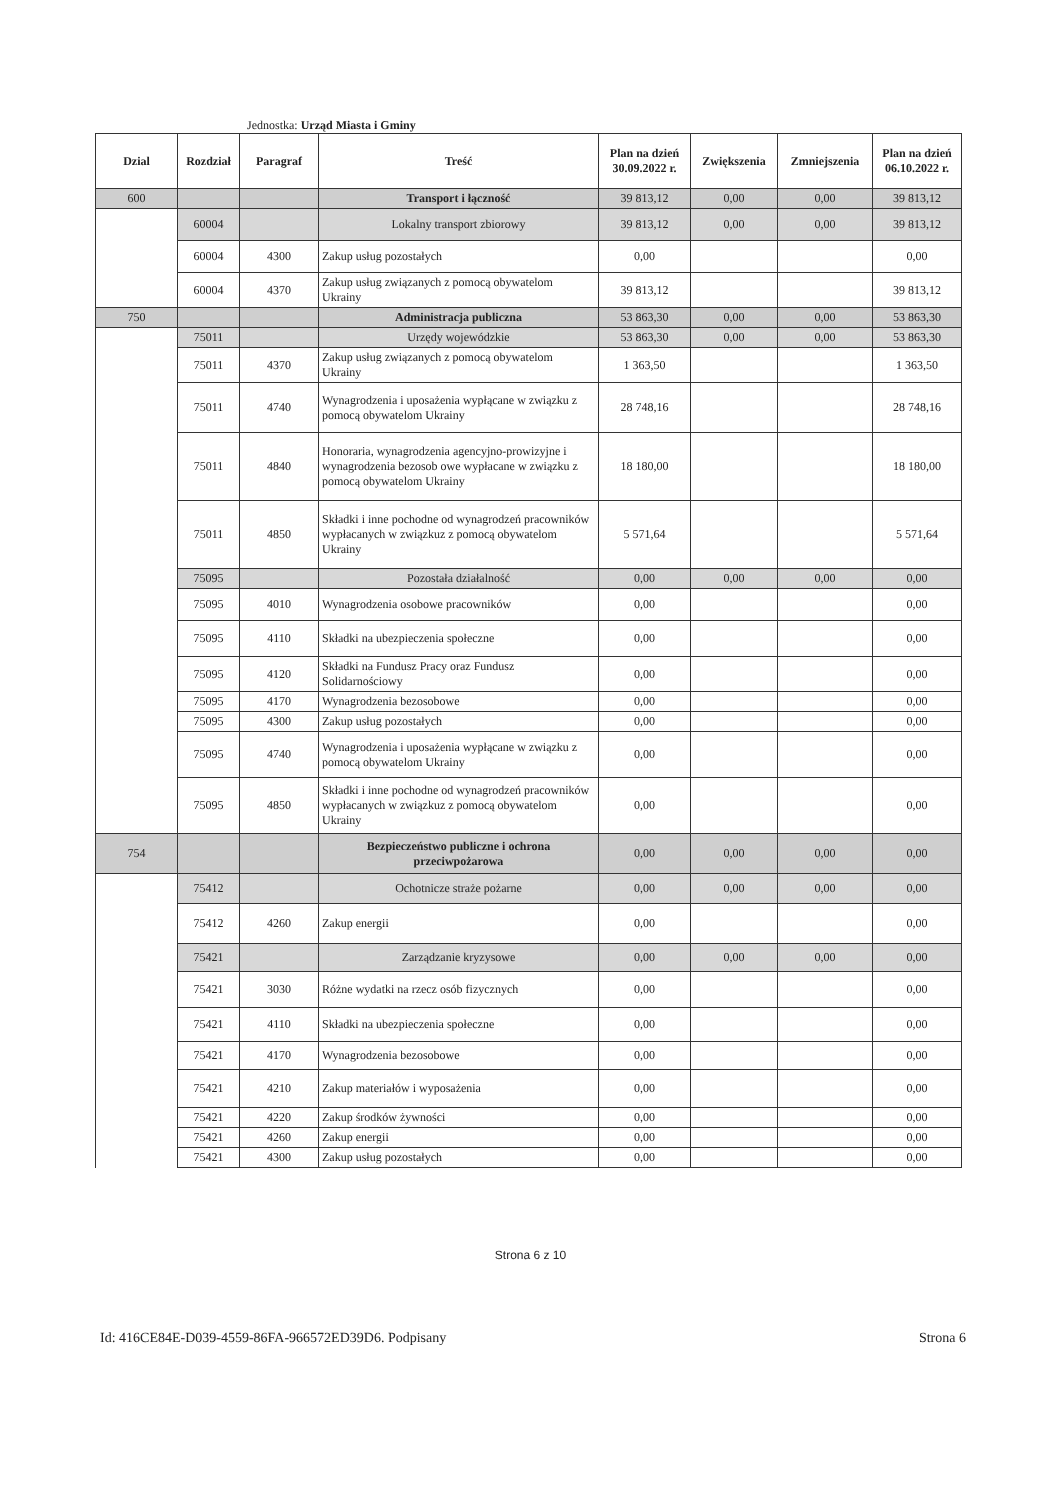Jednostka: Urząd Miasta i Gminy
| Dzial | Rozdział | Paragraf | Treść | Plan na dzień 30.09.2022 r. | Zwiększenia | Zmniejszenia | Plan na dzień 06.10.2022 r. |
| --- | --- | --- | --- | --- | --- | --- | --- |
| 600 | | | Transport i łączność | 39 813,12 | 0,00 | 0,00 | 39 813,12 |
| | 60004 | | Lokalny transport zbiorowy | 39 813,12 | 0,00 | 0,00 | 39 813,12 |
| | 60004 | 4300 | Zakup usług pozostałych | 0,00 | | | 0,00 |
| | 60004 | 4370 | Zakup usług związanych z pomocą obywatelom Ukrainy | 39 813,12 | | | 39 813,12 |
| 750 | | | Administracja publiczna | 53 863,30 | 0,00 | 0,00 | 53 863,30 |
| | 75011 | | Urzędy wojewódzkie | 53 863,30 | 0,00 | 0,00 | 53 863,30 |
| | 75011 | 4370 | Zakup usług związanych z pomocą obywatelom Ukrainy | 1 363,50 | | | 1 363,50 |
| | 75011 | 4740 | Wynagrodzenia i uposażenia wypłącane w związku z pomocą obywatelom Ukrainy | 28 748,16 | | | 28 748,16 |
| | 75011 | 4840 | Honoraria, wynagrodzenia agencyjno-prowizyjne i wynagrodzenia bezosob owe wypłacane w związku z pomocą obywatelom Ukrainy | 18 180,00 | | | 18 180,00 |
| | 75011 | 4850 | Składki i inne pochodne od wynagrodzeń pracowników wypłacanych w związkuz z pomocą obywatelom Ukrainy | 5 571,64 | | | 5 571,64 |
| | 75095 | | Pozostała działalność | 0,00 | 0,00 | 0,00 | 0,00 |
| | 75095 | 4010 | Wynagrodzenia osobowe pracowników | 0,00 | | | 0,00 |
| | 75095 | 4110 | Składki na ubezpieczenia społeczne | 0,00 | | | 0,00 |
| | 75095 | 4120 | Składki na Fundusz Pracy oraz Fundusz Solidarnościowy | 0,00 | | | 0,00 |
| | 75095 | 4170 | Wynagrodzenia bezosobowe | 0,00 | | | 0,00 |
| | 75095 | 4300 | Zakup usług pozostałych | 0,00 | | | 0,00 |
| | 75095 | 4740 | Wynagrodzenia i uposażenia wypłącane w związku z pomocą obywatelom Ukrainy | 0,00 | | | 0,00 |
| | 75095 | 4850 | Składki i inne pochodne od wynagrodzeń pracowników wypłacanych w związkuz z pomocą obywatelom Ukrainy | 0,00 | | | 0,00 |
| 754 | | | Bezpieczeństwo publiczne i ochrona przeciwpożarowa | 0,00 | 0,00 | 0,00 | 0,00 |
| | 75412 | | Ochotnicze straże pożarne | 0,00 | 0,00 | 0,00 | 0,00 |
| | 75412 | 4260 | Zakup energii | 0,00 | | | 0,00 |
| | 75421 | | Zarządzanie kryzysowe | 0,00 | 0,00 | 0,00 | 0,00 |
| | 75421 | 3030 | Różne wydatki na rzecz osób fizycznych | 0,00 | | | 0,00 |
| | 75421 | 4110 | Składki na ubezpieczenia społeczne | 0,00 | | | 0,00 |
| | 75421 | 4170 | Wynagrodzenia bezosobowe | 0,00 | | | 0,00 |
| | 75421 | 4210 | Zakup materiałów i wyposażenia | 0,00 | | | 0,00 |
| | 75421 | 4220 | Zakup środków żywności | 0,00 | | | 0,00 |
| | 75421 | 4260 | Zakup energii | 0,00 | | | 0,00 |
| | 75421 | 4300 | Zakup usług pozostałych | 0,00 | | | 0,00 |
Strona 6 z 10
Id: 416CE84E-D039-4559-86FA-966572ED39D6. Podpisany Strona 6